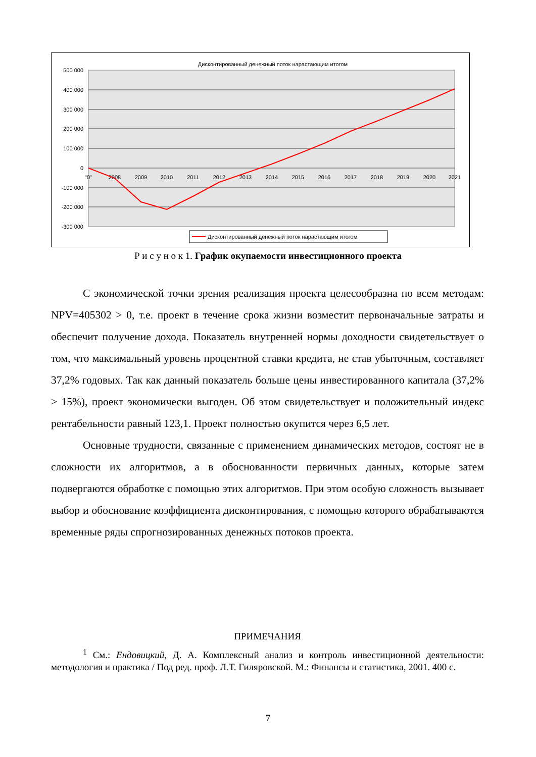Дисконтированный денежный поток нарастающим итогом
500 000
400 000
300 000
200 000
100 000
0
-100 000
-200 000
-300 000
"0"
2008
2009
2010
2011
2012
2013
2014
2015
2016
2017
2018
2019
2020
2021
Дисконтированный денежный поток нарастающим итогом
Р и с у н о к 1. График окупаемости инвестиционного проекта
С экономической точки зрения реализация проекта целесообразна по всем методам: NPV=405302 > 0, т.е. проект в течение срока жизни возместит первоначальные затраты и обеспечит получение дохода. Показатель внутренней нормы доходности свидетельствует о том, что максимальный уровень процентной ставки кредита, не став убыточным, составляет 37,2% годовых. Так как данный показатель больше цены инвестированного капитала (37,2% > 15%), проект экономически выгоден. Об этом свидетельствует и положительный индекс рентабельности равный 123,1. Проект полностью окупится через 6,5 лет.
Основные трудности, связанные с применением динамических методов, состоят не в сложности их алгоритмов, а в обоснованности первичных данных, которые затем подвергаются обработке с помощью этих алгоритмов. При этом особую сложность вызывает выбор и обоснование коэффициента дисконтирования, с помощью которого обрабатываются временные ряды спрогнозированных денежных потоков проекта.
ПРИМЕЧАНИЯ
<sup>1</sup> См.: Ендовицкий, Д. А. Комплексный анализ и контроль инвестиционной деятельности: методология и практика / Под ред. проф. Л.Т. Гиляровской. М.: Финансы и статистика, 2001. 400 с.
7